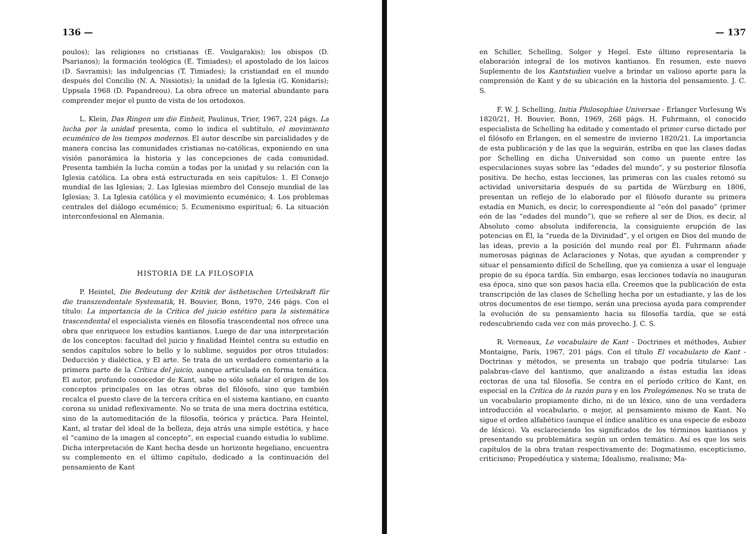136 —
poulos); las religiones no cristianas (E. Voulgarakis); los obispos (D. Psarianos); la formación teológica (E. Timiades); el apostolado de los laicos (D. Savramis); las indulgencias (T. Timiades); la cristiandad en el mundo después del Concilio (N. A. Nissiotis); la unidad de la Iglesia (G. Konidaris); Uppsala 1968 (D. Papandreou). La obra ofrece un material abundante para comprender mejor el punto de vista de los ortodoxos.
L. Klein, Das Ringen um die Einheit, Paulinus, Trier, 1967, 224 págs. La lucha por la unidad presenta, como lo indica el subtítulo, el movimiento ecuménico de los tiempos modernos. El autor describe sin parcialidades y de manera concisa las comunidades cristianas no-católicas, exponiendo en una visión panorámica la historia y las concepciones de cada comunidad. Presenta también la lucha común a todas por la unidad y su relación con la Iglesia católica. La obra está estructurada en seis capítulos: 1. El Consejo mundial de las Iglesias; 2. Las Iglesias miembro del Consejo mundial de las Iglesias; 3. La Iglesia católica y el movimiento ecuménico; 4. Los problemas centrales del diálogo ecuménico; 5. Ecumenismo espiritual; 6. La situación interconfesional en Alemania.
HISTORIA DE LA FILOSOFIA
P. Heintel, Die Bedeutung der Kritik der ästhetischen Urteilskraft für die transzendentale Systematik, H. Bouvier, Bonn, 1970, 246 págs. Con el título: La importancia de la Crítica del juicio estético para la sistemática trascendental el especialista vienés en filosofía trascendental nos ofrece una obra que enriquece los estudios kantianos. Luego de dar una interpretación de los conceptos: facultad del juicio y finalidad Heintel centra su estudio en sendos capítulos sobre lo bello y lo sublime, seguidos por otros titulados: Deducción y dialéctica, y El arte. Se trata de un verdadero comentario a la primera parte de la Crítica del juicio, aunque articulada en forma temática. El autor, profundo conocedor de Kant, sabe no sólo señalar el origen de los conceptos principales en las otras obras del filósofo, sino que también recalca el puesto clave de la tercera crítica en el sistema kantiano, en cuanto corona su unidad reflexivamente. No se trata de una mera doctrina estética, sino de la automeditación de la filosofía, teórica y práctica. Para Heintel, Kant, al tratar del ideal de la belleza, deja atrás una simple estética, y hace el “camino de la imagen al concepto”, en especial cuando estudia lo sublime. Dicha interpretación de Kant hecha desde un horizonte hegeliano, encuentra su complemento en el último capítulo, dedicado a la continuación del pensamiento de Kant
— 137
en Schiller, Schelling, Solger y Hegel. Este último representaría la elaboración integral de los motivos kantianos. En resumen, este nuevo Suplemento de los Kantstudien vuelve a brindar un valioso aporte para la comprensión de Kant y de su ubicación en la historia del pensamiento. J. C. S.
F. W. J. Schelling, Initia Philosophiae Universae - Erlanger Vorlesung Ws 1820/21, H. Bouvier, Bonn, 1969, 268 págs. H. Fuhrmann, el conocido especialista de Schelling ha editado y comentado el primer curso dictado por el filósofo en Erlangen, en el semestre de invierno 1820/21. La importancia de esta publicación y de las que la seguirán, estriba en que las clases dadas por Schelling en dicha Universidad son como un puente entre las especulaciones suyas sobre las “edades del mundo”, y su posterior filosofía positiva. De hecho, estas lecciones, las primeras con las cuales retomó su actividad universitaria después de su partida de Würzburg en 1806, presentan un reflejo de lo elaborado por el filósofo durante su primera estadía en Munich, es decir, lo correspondiente al “eón del pasado” (primer eón de las “edades del mundo”), que se refiere al ser de Dios, es decir, al Absoluto como absoluta indiferencia, la consiguiente erupción de las potencias en Él, la “rueda de la Divinidad”, y el origen en Dios del mundo de las ideas, previo a la posición del mundo real por Él. Fuhrmann añade numerosas páginas de Aclaraciones y Notas, que ayudan a comprender y situar el pensamiento difícil de Schelling, que ya comienza a usar el lenguaje propio de su época tardía. Sin embargo, esas lecciones todavía no inauguran esa época, sino que son pasos hacia ella. Creemos que la publicación de esta transcripción de las clases de Schelling hecha por un estudiante, y las de los otros documentos de ese tiempo, serán una preciosa ayuda para comprender la evolución de su pensamiento hacia su filosofía tardía, que se está redescubriendo cada vez con más provecho. J. C. S.
R. Verneaux, Le vocabulaire de Kant - Doctrines et méthodes, Aubier Montaigne, París, 1967, 201 págs. Con el título El vocabulario de Kant - Doctrinas y métodos, se presenta un trabajo que podría titularse: Las palabras-clave del kantismo, que analizando a éstas estudia las ideas rectoras de una tal filosofía. Se centra en el período crítico de Kant, en especial en la Crítica de la razón pura y en los Prolegómenos. No se trata de un vocabulario propiamente dicho, ni de un léxico, sino de una verdadera introducción al vocabulario, o mejor, al pensamiento mismo de Kant. No sigue el orden alfabético (aunque el índice analítico es una especie de esbozo de léxico). Va esclareciendo los significados de los términos kantianos y presentando su problemática según un orden temático. Así es que los seis capítulos de la obra tratan respectivamente de: Dogmatismo, escepticismo, criticismo; Propedéutica y sistema; Idealismo, realismo; Ma-